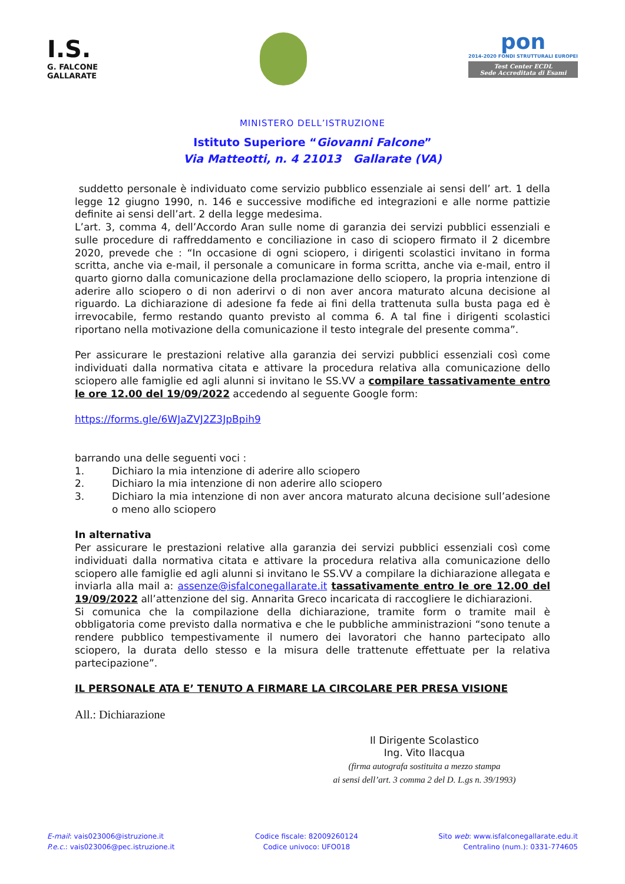I.S.
G. FALCONE
GALLARATE
pon
2014-2020 FONDI STRUTTURALI EUROPEI
Test Center ECDL
Sede Accreditata di Esami
MINISTERO DELL’ISTRUZIONE
Istituto Superiore “Giovanni Falcone”
Via Matteotti, n. 4 21013 Gallarate (VA)
suddetto personale è individuato come servizio pubblico essenziale ai sensi dell’ art. 1 della legge 12 giugno 1990, n. 146 e successive modifiche ed integrazioni e alle norme pattizie definite ai sensi dell’art. 2 della legge medesima.
L’art. 3, comma 4, dell’Accordo Aran sulle nome di garanzia dei servizi pubblici essenziali e sulle procedure di raffreddamento e conciliazione in caso di sciopero firmato il 2 dicembre 2020, prevede che : “In occasione di ogni sciopero, i dirigenti scolastici invitano in forma scritta, anche via e-mail, il personale a comunicare in forma scritta, anche via e-mail, entro il quarto giorno dalla comunicazione della proclamazione dello sciopero, la propria intenzione di aderire allo sciopero o di non aderirvi o di non aver ancora maturato alcuna decisione al riguardo. La dichiarazione di adesione fa fede ai fini della trattenuta sulla busta paga ed è irrevocabile, fermo restando quanto previsto al comma 6. A tal fine i dirigenti scolastici riportano nella motivazione della comunicazione il testo integrale del presente comma”.
Per assicurare le prestazioni relative alla garanzia dei servizi pubblici essenziali così come individuati dalla normativa citata e attivare la procedura relativa alla comunicazione dello sciopero alle famiglie ed agli alunni si invitano le SS.VV a compilare tassativamente entro le ore 12.00 del 19/09/2022 accedendo al seguente Google form:
https://forms.gle/6WJaZVJ2Z3JpBpih9
barrando una delle seguenti voci :
1. Dichiaro la mia intenzione di aderire allo sciopero
2. Dichiaro la mia intenzione di non aderire allo sciopero
3. Dichiaro la mia intenzione di non aver ancora maturato alcuna decisione sull’adesione o meno allo sciopero
In alternativa
Per assicurare le prestazioni relative alla garanzia dei servizi pubblici essenziali così come individuati dalla normativa citata e attivare la procedura relativa alla comunicazione dello sciopero alle famiglie ed agli alunni si invitano le SS.VV a compilare la dichiarazione allegata e inviarla alla mail a: assenze@isfalconegallarate.it tassativamente entro le ore 12.00 del 19/09/2022 all’attenzione del sig. Annarita Greco incaricata di raccogliere le dichiarazioni.
Si comunica che la compilazione della dichiarazione, tramite form o tramite mail è obbligatoria come previsto dalla normativa e che le pubbliche amministrazioni “sono tenute a rendere pubblico tempestivamente il numero dei lavoratori che hanno partecipato allo sciopero, la durata dello stesso e la misura delle trattenute effettuate per la relativa partecipazione”.
IL PERSONALE ATA E’ TENUTO A FIRMARE LA CIRCOLARE PER PRESA VISIONE
All.: Dichiarazione
Il Dirigente Scolastico
Ing. Vito Ilacqua
(firma autografa sostituita a mezzo stampa
ai sensi dell’art. 3 comma 2 del D. L.gs n. 39/1993)
E-mail: vais023006@istruzione.it
P.e.c.: vais023006@pec.istruzione.it
Codice fiscale: 82009260124
Codice univoco: UFO018
Sito web: www.isfalconegallarate.edu.it
Centralino (num.): 0331-774605